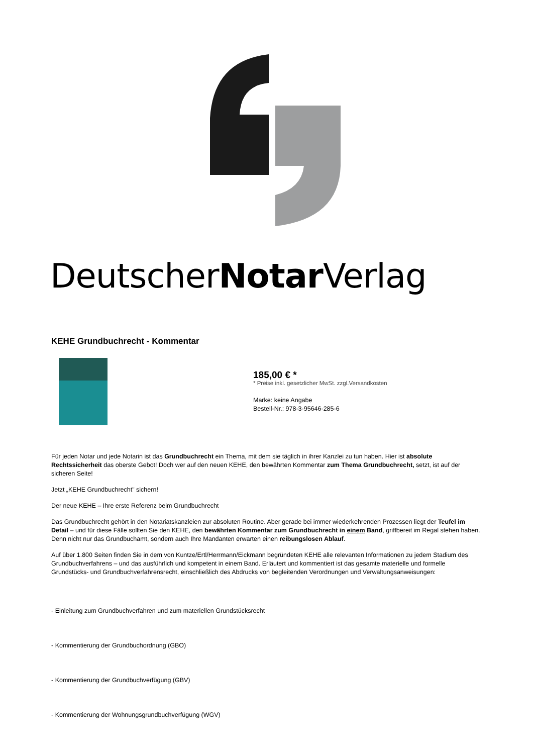DeutscherNotar Verlag
KEHE Grundbuchrecht - Kommentar
185,00 € *
* Preise inkl. gesetzlicher MwSt. zzgl.Versandkosten
Marke: keine Angabe
Bestell-Nr.: 978-3-95646-285-6
Für jeden Notar und jede Notarin ist das Grundbuchrecht ein Thema, mit dem sie täglich in ihrer Kanzlei zu tun haben. Hier ist absolute Rechtssicherheit das oberste Gebot! Doch wer auf den neuen KEHE, den bewährten Kommentar zum Thema Grundbuchrecht, setzt, ist auf der sicheren Seite!
Jetzt „KEHE Grundbuchrecht" sichern!
Der neue KEHE – Ihre erste Referenz beim Grundbuchrecht
Das Grundbuchrecht gehört in den Notariatskanzleien zur absoluten Routine. Aber gerade bei immer wiederkehrenden Prozessen liegt der Teufel im Detail – und für diese Fälle sollten Sie den KEHE, den bewährten Kommentar zum Grundbuchrecht in einem Band, griffbereit im Regal stehen haben. Denn nicht nur das Grundbuchamt, sondern auch Ihre Mandanten erwarten einen reibungslosen Ablauf.
Auf über 1.800 Seiten finden Sie in dem von Kuntze/Ertl/Herrmann/Eickmann begründeten KEHE alle relevanten Informationen zu jedem Stadium des Grundbuchverfahrens – und das ausführlich und kompetent in einem Band. Erläutert und kommentiert ist das gesamte materielle und formelle Grundstücks- und Grundbuchverfahrensrecht, einschließlich des Abdrucks von begleitenden Verordnungen und Verwaltungsanweisungen:
- Einleitung zum Grundbuchverfahren und zum materiellen Grundstücksrecht
- Kommentierung der Grundbuchordnung (GBO)
- Kommentierung der Grundbuchverfügung (GBV)
- Kommentierung der Wohnungsgrundbuchverfügung (WGV)